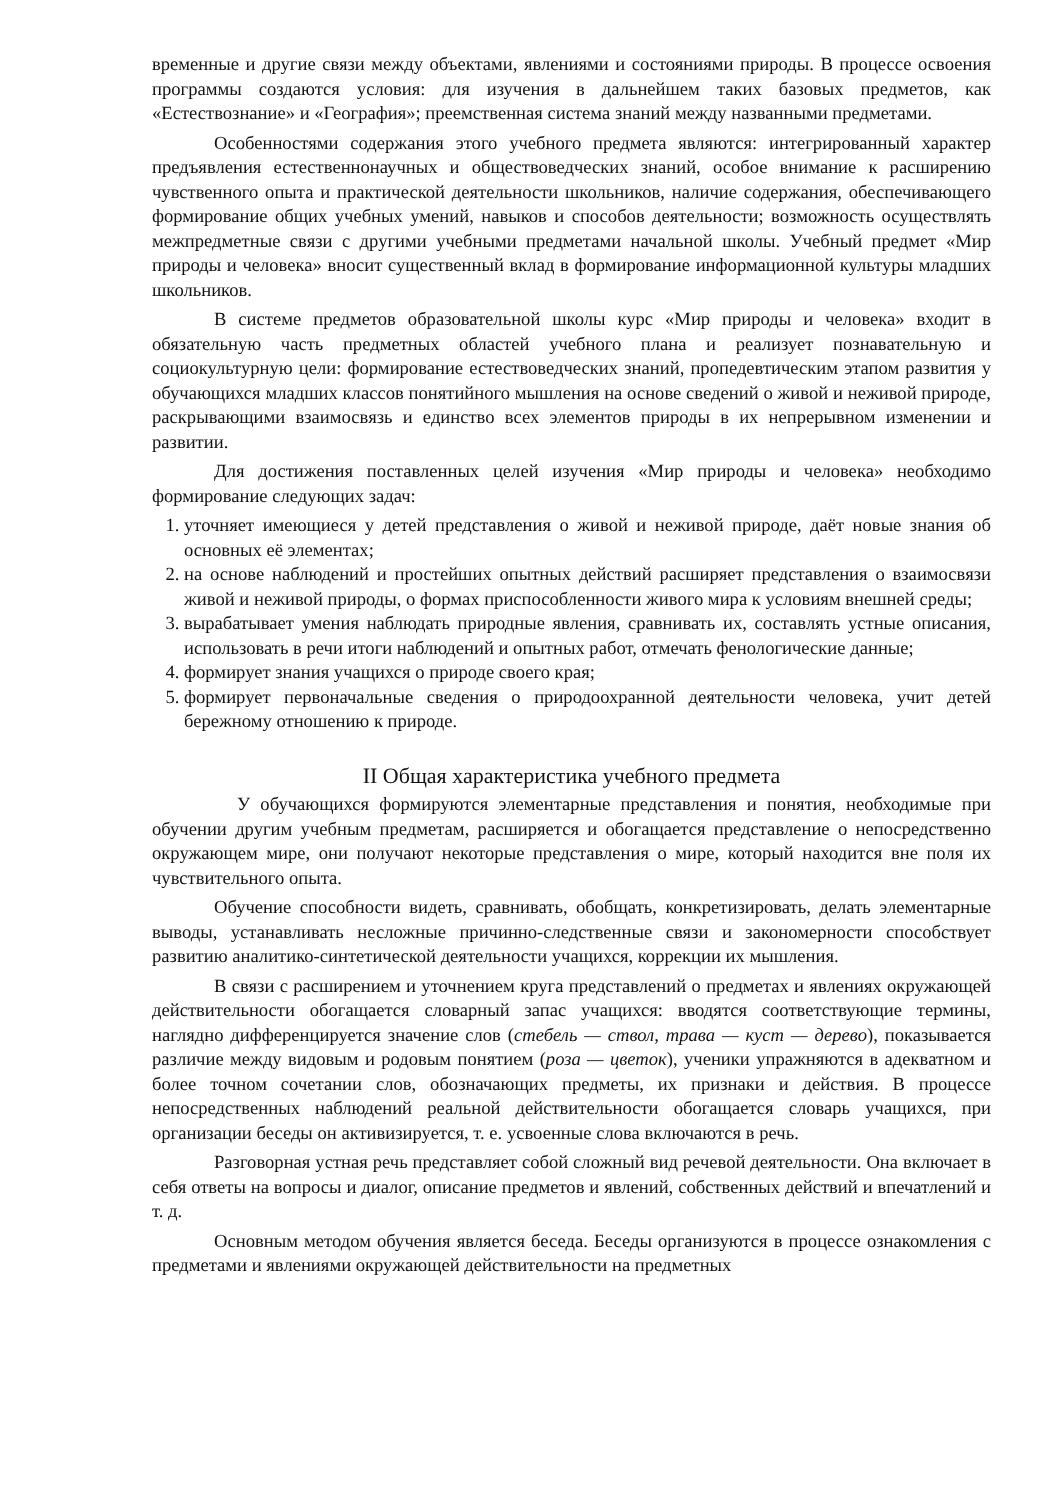временные и другие связи между объектами, явлениями и состояниями природы. В процессе освоения программы создаются условия: для изучения в дальнейшем таких базовых предметов, как «Естествознание» и «География»; преемственная система знаний между названными предметами.
Особенностями содержания этого учебного предмета являются: интегрированный характер предъявления естественнонаучных и обществоведческих знаний, особое внимание к расширению чувственного опыта и практической деятельности школьников, наличие содержания, обеспечивающего формирование общих учебных умений, навыков и способов деятельности; возможность осуществлять межпредметные связи с другими учебными предметами начальной школы. Учебный предмет «Мир природы и человека» вносит существенный вклад в формирование информационной культуры младших школьников.
В системе предметов образовательной школы курс «Мир природы и человека» входит в обязательную часть предметных областей учебного плана и реализует познавательную и социокультурную цели: формирование естествоведческих знаний, пропедевтическим этапом развития у обучающихся младших классов понятийного мышления на основе сведений о живой и неживой природе, раскрывающими взаимосвязь и единство всех элементов природы в их непрерывном изменении и развитии.
Для достижения поставленных целей изучения «Мир природы и человека» необходимо формирование следующих задач:
1. уточняет имеющиеся у детей представления о живой и неживой природе, даёт новые знания об основных её элементах;
2. на основе наблюдений и простейших опытных действий расширяет представления о взаимосвязи живой и неживой природы, о формах приспособленности живого мира к условиям внешней среды;
3. вырабатывает умения наблюдать природные явления, сравнивать их, составлять устные описания, использовать в речи итоги наблюдений и опытных работ, отмечать фенологические данные;
4. формирует знания учащихся о природе своего края;
5. формирует первоначальные сведения о природоохранной деятельности человека, учит детей бережному отношению к природе.
II Общая характеристика учебного предмета
У обучающихся формируются элементарные представления и понятия, необходимые при обучении другим учебным предметам, расширяется и обогащается представление о непосредственно окружающем мире, они получают некоторые представления о мире, который находится вне поля их чувствительного опыта.
Обучение способности видеть, сравнивать, обобщать, конкретизировать, делать элементарные выводы, устанавливать несложные причинно-следственные связи и закономерности способствует развитию аналитико-синтетической деятельности учащихся, коррекции их мышления.
В связи с расширением и уточнением круга представлений о предметах и явлениях окружающей действительности обогащается словарный запас учащихся: вводятся соответствующие термины, наглядно дифференцируется значение слов (стебель — ствол, трава — куст — дерево), показывается различие между видовым и родовым понятием (роза — цветок), ученики упражняются в адекватном и более точном сочетании слов, обозначающих предметы, их признаки и действия. В процессе непосредственных наблюдений реальной действительности обогащается словарь учащихся, при организации беседы он активизируется, т. е. усвоенные слова включаются в речь.
Разговорная устная речь представляет собой сложный вид речевой деятельности. Она включает в себя ответы на вопросы и диалог, описание предметов и явлений, собственных действий и впечатлений и т. д.
Основным методом обучения является беседа. Беседы организуются в процессе ознакомления с предметами и явлениями окружающей действительности на предметных